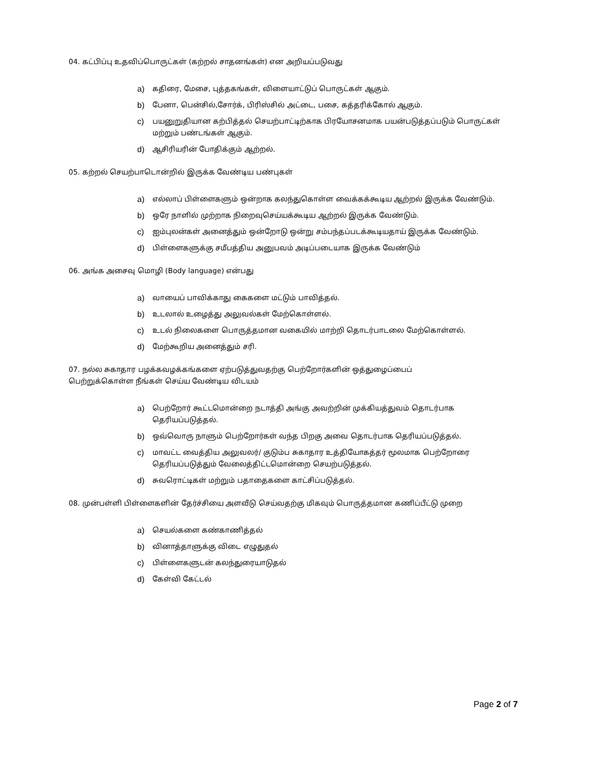04. கட்பிப்பு உதவிப்பொருட்கள் (கற்றல் சாதனங்கள்) என அறியப்படுவது
a) கதிரை, மேசை, புத்தகங்கள், விளையாட்டுப் பொருட்கள் ஆகும்.
b) பேனா, பென்சில்,சோர்க், பிரிஸ்சில் அட்டை, பசை, கத்தரிக்கோல் ஆகும்.
c) பயனுறுதியான கற்பித்தல் செயற்பாட்டிற்காக பிரயோசனமாக பயன்படுத்தப்படும் பொருட்கள் மற்றும் பண்டங்கள் ஆகும்.
d) ஆசிரியரின் போதிக்கும் ஆற்றல்.
05. கற்றல் செயற்பாடொன்றில் இருக்க வேண்டிய பண்புகள்
a) எல்லாப் பிள்ளைகளும் ஒன்றாக கலந்துகொள்ள வைக்கக்கூடிய ஆற்றல் இருக்க வேண்டும்.
b) ஒரே நாளில் முற்றாக நிறைவுசெய்யக்கூடிய ஆற்றல் இருக்க வேண்டும்.
c) ஐம்புலன்கள் அனைத்தும் ஒன்றோடு ஒன்று சம்பந்தப்படக்கூடியதாய் இருக்க வேண்டும்.
d) பிள்ளைகளுக்கு சமீபத்திய அனுபவம் அடிப்படையாக இருக்க வேண்டும்
06. அங்க அசைவு மொழி (Body language) என்பது
a) வாயைப் பாவிக்காது கைகளை மட்டும் பாவித்தல்.
b) உடலால் உழைத்து அலுவல்கள் மேற்கொள்ளல்.
c) உடல் நிலைகளை பொருத்தமான வகையில் மாற்றி தொடர்பாடலை மேற்கொள்ளல்.
d) மேற்கூறிய அனைத்தும் சரி.
07. நல்ல சுகாதார பழக்கவழக்கங்களை ஏற்படுத்துவதற்கு பெற்றோர்களின் ஒத்துழைப்பைப்
பெற்றுக்கொள்ள நீங்கள் செய்ய வேண்டிய விடயம்
a) பெற்றோர் கூட்டமொன்றை நடாத்தி அங்கு அவற்றின் முக்கியத்துவம் தொடர்பாக தெரியப்படுத்தல்.
b) ஒவ்வொரு நாளும் பெற்றோர்கள் வந்த பிறகு அவை தொடர்பாக தெரியப்படுத்தல்.
c) மாவட்ட வைத்திய அலுவலர்/ குடும்ப சுகாதார உத்தியோகத்தர் மூலமாக பெற்றோரை தெரியப்படுத்தும் வேலைத்திட்டமொன்றை செயற்படுத்தல்.
d) சுவரொட்டிகள் மற்றும் பதாதைகளை காட்சிப்படுத்தல்.
08. முன்பள்ளி பிள்ளைகளின் தேர்ச்சியை அளவீடு செய்வதற்கு மிகவும் பொருத்தமான கணிப்பீட்டு முறை
a) செயல்களை கண்காணித்தல்
b) வினாத்தாளுக்கு விடை எழுதுதல்
c) பிள்ளைகளுடன் கலந்துரையாடுதல்
d) கேள்வி கேட்டல்
Page 2 of 7